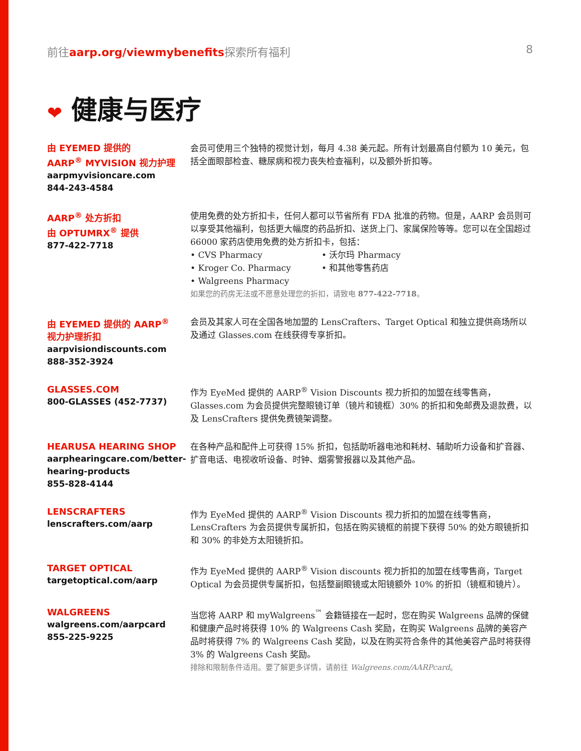前往aarp.org/viewmybenefits探索所有福利
8
❤ 健康与医疗
由 EYEMED 提供的
AARP<sup>®</sup> MYVISION 视力护理
aarpmyvisioncare.com
844-243-4584
会员可使用三个独特的视觉计划，每月 4.38 美元起。所有计划最高自付额为 10 美元，包括全面眼部检查、糖尿病和视力丧失检查福利，以及额外折扣等。
AARP<sup>®</sup> 处方折扣
由 OPTUMRX<sup>®</sup> 提供
877-422-7718
使用免费的处方折扣卡，任何人都可以节省所有 FDA 批准的药物。但是，AARP 会员则可以享受其他福利，包括更大幅度的药品折扣、送货上门、家属保险等等。您可以在全国超过 66000 家药店使用免费的处方折扣卡，包括：
• CVS Pharmacy
• Kroger Co. Pharmacy
• Walgreens Pharmacy
• 沃尔玛 Pharmacy
• 和其他零售药店
如果您的药房无法或不愿意处理您的折扣，请致电 877-422-7718。
由 EYEMED 提供的 AARP<sup>®</sup>
视力护理折扣
aarpvisiondiscounts.com
888-352-3924
会员及其家人可在全国各地加盟的 LensCrafters、Target Optical 和独立提供商场所以及通过 Glasses.com 在线获得专享折扣。
GLASSES.COM
800-GLASSES (452-7737)
作为 EyeMed 提供的 AARP<sup>®</sup> Vision Discounts 视力折扣的加盟在线零售商，Glasses.com 为会员提供完整眼镜订单（镜片和镜框）30% 的折扣和免邮费及退款费，以及 LensCrafters 提供免费镜架调整。
HEARUSA HEARING SHOP
aarphearingcare.com/better-hearing-products
855-828-4144
在各种产品和配件上可获得 15% 折扣，包括助听器电池和耗材、辅助听力设备和扩音器、扩音电话、电视收听设备、时钟、烟雾警报器以及其他产品。
LENSCRAFTERS
lenscrafters.com/aarp
作为 EyeMed 提供的 AARP<sup>®</sup> Vision Discounts 视力折扣的加盟在线零售商，LensCrafters 为会员提供专属折扣，包括在购买镜框的前提下获得 50% 的处方眼镜折扣和 30% 的非处方太阳镜折扣。
TARGET OPTICAL
targetoptical.com/aarp
作为 EyeMed 提供的 AARP<sup>®</sup> Vision discounts 视力折扣的加盟在线零售商，Target Optical 为会员提供专属折扣，包括整副眼镜或太阳镜额外 10% 的折扣（镜框和镜片）。
WALGREENS
walgreens.com/aarpcard
855-225-9225
当您将 AARP 和 myWalgreens<sup>™</sup> 会籍链接在一起时，您在购买 Walgreens 品牌的保健和健康产品时将获得 10% 的 Walgreens Cash 奖励，在购买 Walgreens 品牌的美容产品时将获得 7% 的 Walgreens Cash 奖励，以及在购买符合条件的其他美容产品时将获得 3% 的 Walgreens Cash 奖励。
排除和限制条件适用。要了解更多详情，请前往 Walgreens.com/AARPcard。